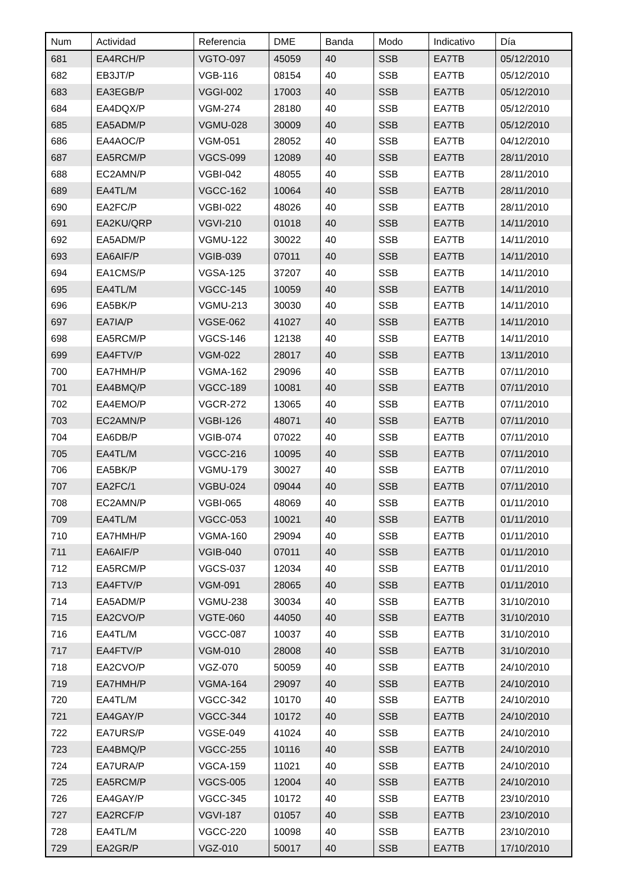| Num | Actividad | Referencia | DME | Banda | Modo | Indicativo | Día |
| --- | --- | --- | --- | --- | --- | --- | --- |
| 681 | EA4RCH/P | VGTO-097 | 45059 | 40 | SSB | EA7TB | 05/12/2010 |
| 682 | EB3JT/P | VGB-116 | 08154 | 40 | SSB | EA7TB | 05/12/2010 |
| 683 | EA3EGB/P | VGGI-002 | 17003 | 40 | SSB | EA7TB | 05/12/2010 |
| 684 | EA4DQX/P | VGM-274 | 28180 | 40 | SSB | EA7TB | 05/12/2010 |
| 685 | EA5ADM/P | VGMU-028 | 30009 | 40 | SSB | EA7TB | 05/12/2010 |
| 686 | EA4AOC/P | VGM-051 | 28052 | 40 | SSB | EA7TB | 04/12/2010 |
| 687 | EA5RCM/P | VGCS-099 | 12089 | 40 | SSB | EA7TB | 28/11/2010 |
| 688 | EC2AMN/P | VGBI-042 | 48055 | 40 | SSB | EA7TB | 28/11/2010 |
| 689 | EA4TL/M | VGCC-162 | 10064 | 40 | SSB | EA7TB | 28/11/2010 |
| 690 | EA2FC/P | VGBI-022 | 48026 | 40 | SSB | EA7TB | 28/11/2010 |
| 691 | EA2KU/QRP | VGVI-210 | 01018 | 40 | SSB | EA7TB | 14/11/2010 |
| 692 | EA5ADM/P | VGMU-122 | 30022 | 40 | SSB | EA7TB | 14/11/2010 |
| 693 | EA6AIF/P | VGIB-039 | 07011 | 40 | SSB | EA7TB | 14/11/2010 |
| 694 | EA1CMS/P | VGSA-125 | 37207 | 40 | SSB | EA7TB | 14/11/2010 |
| 695 | EA4TL/M | VGCC-145 | 10059 | 40 | SSB | EA7TB | 14/11/2010 |
| 696 | EA5BK/P | VGMU-213 | 30030 | 40 | SSB | EA7TB | 14/11/2010 |
| 697 | EA7IA/P | VGSE-062 | 41027 | 40 | SSB | EA7TB | 14/11/2010 |
| 698 | EA5RCM/P | VGCS-146 | 12138 | 40 | SSB | EA7TB | 14/11/2010 |
| 699 | EA4FTV/P | VGM-022 | 28017 | 40 | SSB | EA7TB | 13/11/2010 |
| 700 | EA7HMH/P | VGMA-162 | 29096 | 40 | SSB | EA7TB | 07/11/2010 |
| 701 | EA4BMQ/P | VGCC-189 | 10081 | 40 | SSB | EA7TB | 07/11/2010 |
| 702 | EA4EMO/P | VGCR-272 | 13065 | 40 | SSB | EA7TB | 07/11/2010 |
| 703 | EC2AMN/P | VGBI-126 | 48071 | 40 | SSB | EA7TB | 07/11/2010 |
| 704 | EA6DB/P | VGIB-074 | 07022 | 40 | SSB | EA7TB | 07/11/2010 |
| 705 | EA4TL/M | VGCC-216 | 10095 | 40 | SSB | EA7TB | 07/11/2010 |
| 706 | EA5BK/P | VGMU-179 | 30027 | 40 | SSB | EA7TB | 07/11/2010 |
| 707 | EA2FC/1 | VGBU-024 | 09044 | 40 | SSB | EA7TB | 07/11/2010 |
| 708 | EC2AMN/P | VGBI-065 | 48069 | 40 | SSB | EA7TB | 01/11/2010 |
| 709 | EA4TL/M | VGCC-053 | 10021 | 40 | SSB | EA7TB | 01/11/2010 |
| 710 | EA7HMH/P | VGMA-160 | 29094 | 40 | SSB | EA7TB | 01/11/2010 |
| 711 | EA6AIF/P | VGIB-040 | 07011 | 40 | SSB | EA7TB | 01/11/2010 |
| 712 | EA5RCM/P | VGCS-037 | 12034 | 40 | SSB | EA7TB | 01/11/2010 |
| 713 | EA4FTV/P | VGM-091 | 28065 | 40 | SSB | EA7TB | 01/11/2010 |
| 714 | EA5ADM/P | VGMU-238 | 30034 | 40 | SSB | EA7TB | 31/10/2010 |
| 715 | EA2CVO/P | VGTE-060 | 44050 | 40 | SSB | EA7TB | 31/10/2010 |
| 716 | EA4TL/M | VGCC-087 | 10037 | 40 | SSB | EA7TB | 31/10/2010 |
| 717 | EA4FTV/P | VGM-010 | 28008 | 40 | SSB | EA7TB | 31/10/2010 |
| 718 | EA2CVO/P | VGZ-070 | 50059 | 40 | SSB | EA7TB | 24/10/2010 |
| 719 | EA7HMH/P | VGMA-164 | 29097 | 40 | SSB | EA7TB | 24/10/2010 |
| 720 | EA4TL/M | VGCC-342 | 10170 | 40 | SSB | EA7TB | 24/10/2010 |
| 721 | EA4GAY/P | VGCC-344 | 10172 | 40 | SSB | EA7TB | 24/10/2010 |
| 722 | EA7URS/P | VGSE-049 | 41024 | 40 | SSB | EA7TB | 24/10/2010 |
| 723 | EA4BMQ/P | VGCC-255 | 10116 | 40 | SSB | EA7TB | 24/10/2010 |
| 724 | EA7URA/P | VGCA-159 | 11021 | 40 | SSB | EA7TB | 24/10/2010 |
| 725 | EA5RCM/P | VGCS-005 | 12004 | 40 | SSB | EA7TB | 24/10/2010 |
| 726 | EA4GAY/P | VGCC-345 | 10172 | 40 | SSB | EA7TB | 23/10/2010 |
| 727 | EA2RCF/P | VGVI-187 | 01057 | 40 | SSB | EA7TB | 23/10/2010 |
| 728 | EA4TL/M | VGCC-220 | 10098 | 40 | SSB | EA7TB | 23/10/2010 |
| 729 | EA2GR/P | VGZ-010 | 50017 | 40 | SSB | EA7TB | 17/10/2010 |